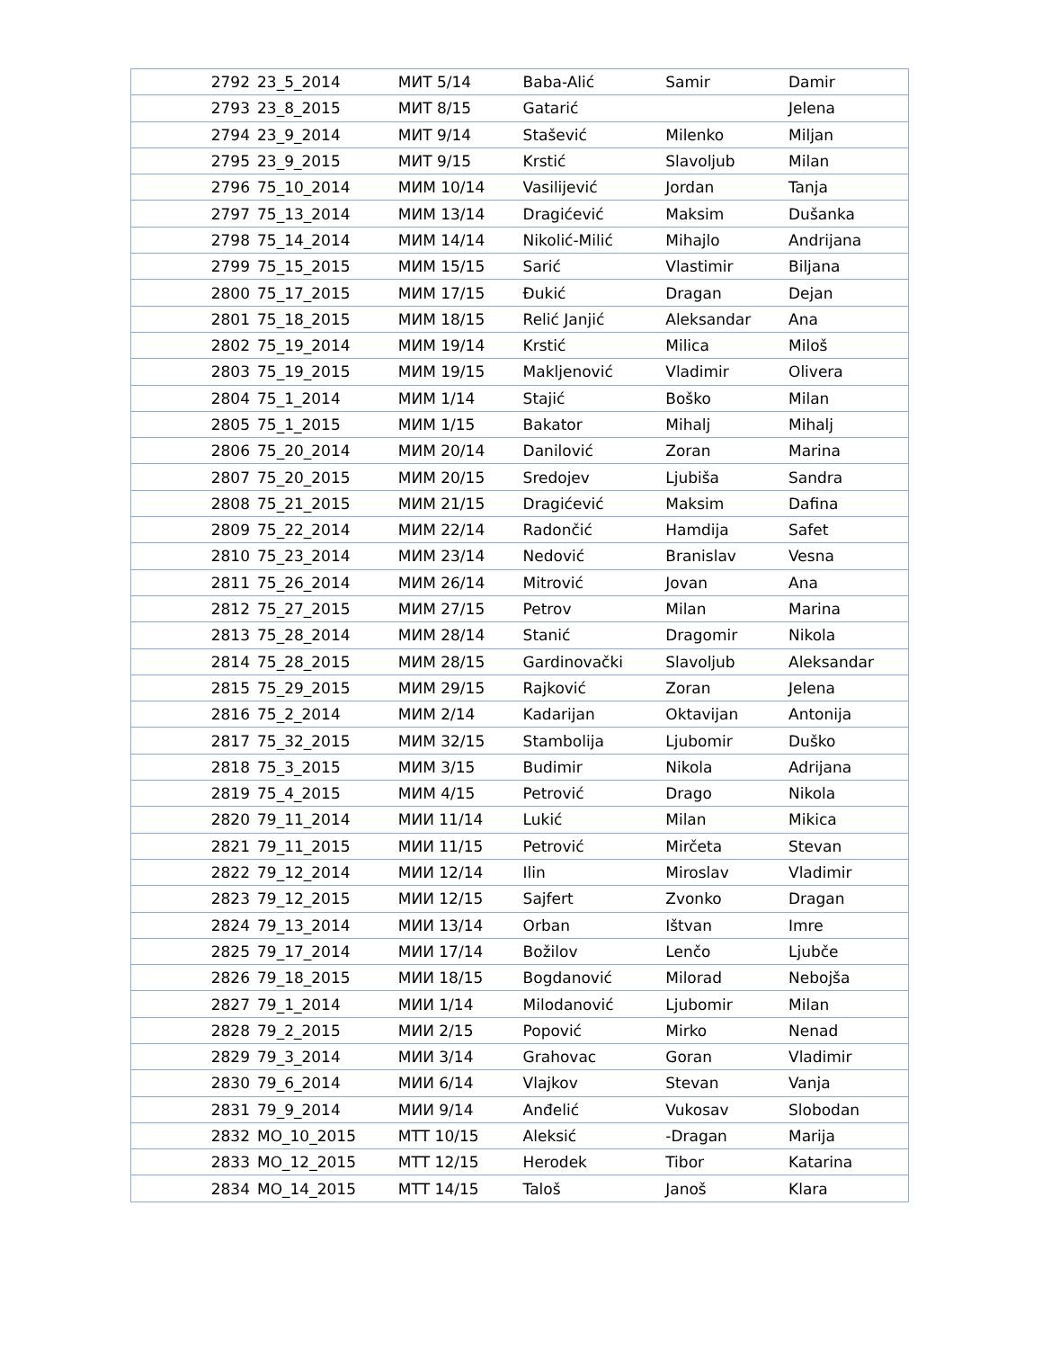| 2792 | 23_5_2014 | МИТ 5/14 | Baba-Alić | Samir | Damir |
| 2793 | 23_8_2015 | МИТ 8/15 | Gatarić | | Jelena |
| 2794 | 23_9_2014 | МИТ 9/14 | Stašević | Milenko | Miljan |
| 2795 | 23_9_2015 | МИТ 9/15 | Krstić | Slavoljub | Milan |
| 2796 | 75_10_2014 | МИМ 10/14 | Vasilijević | Jordan | Tanja |
| 2797 | 75_13_2014 | МИМ 13/14 | Dragićević | Maksim | Dušanka |
| 2798 | 75_14_2014 | МИМ 14/14 | Nikolić-Milić | Mihajlo | Andrijana |
| 2799 | 75_15_2015 | МИМ 15/15 | Sarić | Vlastimir | Biljana |
| 2800 | 75_17_2015 | МИМ 17/15 | Đukić | Dragan | Dejan |
| 2801 | 75_18_2015 | МИМ 18/15 | Relić Janjić | Aleksandar | Ana |
| 2802 | 75_19_2014 | МИМ 19/14 | Krstić | Milica | Miloš |
| 2803 | 75_19_2015 | МИМ 19/15 | Makljenović | Vladimir | Olivera |
| 2804 | 75_1_2014 | МИМ 1/14 | Stajić | Boško | Milan |
| 2805 | 75_1_2015 | МИМ 1/15 | Bakator | Mihalj | Mihalj |
| 2806 | 75_20_2014 | МИМ 20/14 | Danilović | Zoran | Marina |
| 2807 | 75_20_2015 | МИМ 20/15 | Sredojev | Ljubiša | Sandra |
| 2808 | 75_21_2015 | МИМ 21/15 | Dragićević | Maksim | Dafina |
| 2809 | 75_22_2014 | МИМ 22/14 | Radončić | Hamdija | Safet |
| 2810 | 75_23_2014 | МИМ 23/14 | Nedović | Branislav | Vesna |
| 2811 | 75_26_2014 | МИМ 26/14 | Mitrović | Jovan | Ana |
| 2812 | 75_27_2015 | МИМ 27/15 | Petrov | Milan | Marina |
| 2813 | 75_28_2014 | МИМ 28/14 | Stanić | Dragomir | Nikola |
| 2814 | 75_28_2015 | МИМ 28/15 | Gardinovački | Slavoljub | Aleksandar |
| 2815 | 75_29_2015 | МИМ 29/15 | Rajković | Zoran | Jelena |
| 2816 | 75_2_2014 | МИМ 2/14 | Kadarijan | Oktavijan | Antonija |
| 2817 | 75_32_2015 | МИМ 32/15 | Stambolija | Ljubomir | Duško |
| 2818 | 75_3_2015 | МИМ 3/15 | Budimir | Nikola | Adrijana |
| 2819 | 75_4_2015 | МИМ 4/15 | Petrović | Drago | Nikola |
| 2820 | 79_11_2014 | МИИ 11/14 | Lukić | Milan | Mikica |
| 2821 | 79_11_2015 | МИИ 11/15 | Petrović | Mirčeta | Stevan |
| 2822 | 79_12_2014 | МИИ 12/14 | Ilin | Miroslav | Vladimir |
| 2823 | 79_12_2015 | МИИ 12/15 | Sajfert | Zvonko | Dragan |
| 2824 | 79_13_2014 | МИИ 13/14 | Orban | Ištvan | Imre |
| 2825 | 79_17_2014 | МИИ 17/14 | Božilov | Lenčo | Ljubče |
| 2826 | 79_18_2015 | МИИ 18/15 | Bogdanović | Milorad | Nebojša |
| 2827 | 79_1_2014 | МИИ 1/14 | Milodanović | Ljubomir | Milan |
| 2828 | 79_2_2015 | МИИ 2/15 | Popović | Mirko | Nenad |
| 2829 | 79_3_2014 | МИИ 3/14 | Grahovac | Goran | Vladimir |
| 2830 | 79_6_2014 | МИИ 6/14 | Vlajkov | Stevan | Vanja |
| 2831 | 79_9_2014 | МИИ 9/14 | Anđelić | Vukosav | Slobodan |
| 2832 | MO_10_2015 | МТТ 10/15 | Aleksić | -Dragan | Marija |
| 2833 | MO_12_2015 | МТТ 12/15 | Herodek | Tibor | Katarina |
| 2834 | MO_14_2015 | МТТ 14/15 | Taloš | Janoš | Klara |